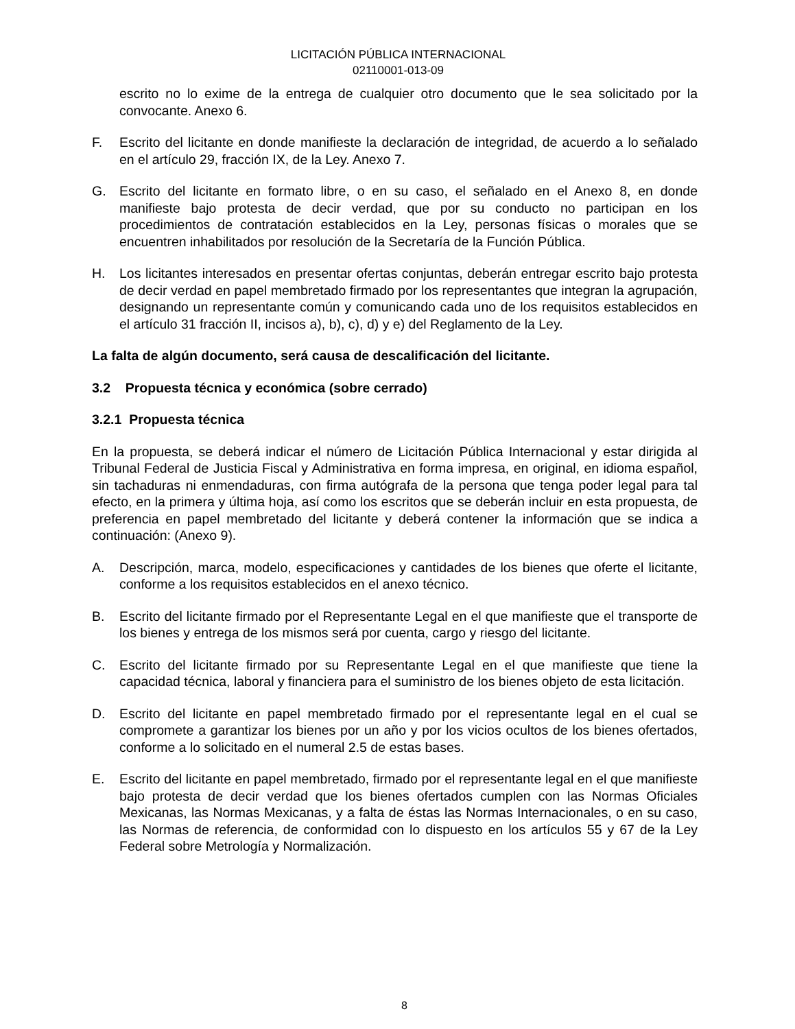LICITACIÓN PÚBLICA INTERNACIONAL
02110001-013-09
escrito no lo exime de la entrega de cualquier otro documento que le sea solicitado por la convocante. Anexo 6.
F. Escrito del licitante en donde manifieste la declaración de integridad, de acuerdo a lo señalado en el artículo 29, fracción IX, de la Ley. Anexo 7.
G. Escrito del licitante en formato libre, o en su caso, el señalado en el Anexo 8, en donde manifieste bajo protesta de decir verdad, que por su conducto no participan en los procedimientos de contratación establecidos en la Ley, personas físicas o morales que se encuentren inhabilitados por resolución de la Secretaría de la Función Pública.
H. Los licitantes interesados en presentar ofertas conjuntas, deberán entregar escrito bajo protesta de decir verdad en papel membretado firmado por los representantes que integran la agrupación, designando un representante común y comunicando cada uno de los requisitos establecidos en el artículo 31 fracción II, incisos a), b), c), d) y e) del Reglamento de la Ley.
La falta de algún documento, será causa de descalificación del licitante.
3.2 Propuesta técnica y económica (sobre cerrado)
3.2.1 Propuesta técnica
En la propuesta, se deberá indicar el número de Licitación Pública Internacional y estar dirigida al Tribunal Federal de Justicia Fiscal y Administrativa en forma impresa, en original, en idioma español, sin tachaduras ni enmendaduras, con firma autógrafa de la persona que tenga poder legal para tal efecto, en la primera y última hoja, así como los escritos que se deberán incluir en esta propuesta, de preferencia en papel membretado del licitante y deberá contener la información que se indica a continuación: (Anexo 9).
A. Descripción, marca, modelo, especificaciones y cantidades de los bienes que oferte el licitante, conforme a los requisitos establecidos en el anexo técnico.
B. Escrito del licitante firmado por el Representante Legal en el que manifieste que el transporte de los bienes y entrega de los mismos será por cuenta, cargo y riesgo del licitante.
C. Escrito del licitante firmado por su Representante Legal en el que manifieste que tiene la capacidad técnica, laboral y financiera para el suministro de los bienes objeto de esta licitación.
D. Escrito del licitante en papel membretado firmado por el representante legal en el cual se compromete a garantizar los bienes por un año y por los vicios ocultos de los bienes ofertados, conforme a lo solicitado en el numeral 2.5 de estas bases.
E. Escrito del licitante en papel membretado, firmado por el representante legal en el que manifieste bajo protesta de decir verdad que los bienes ofertados cumplen con las Normas Oficiales Mexicanas, las Normas Mexicanas, y a falta de éstas las Normas Internacionales, o en su caso, las Normas de referencia, de conformidad con lo dispuesto en los artículos 55 y 67 de la Ley Federal sobre Metrología y Normalización.
8